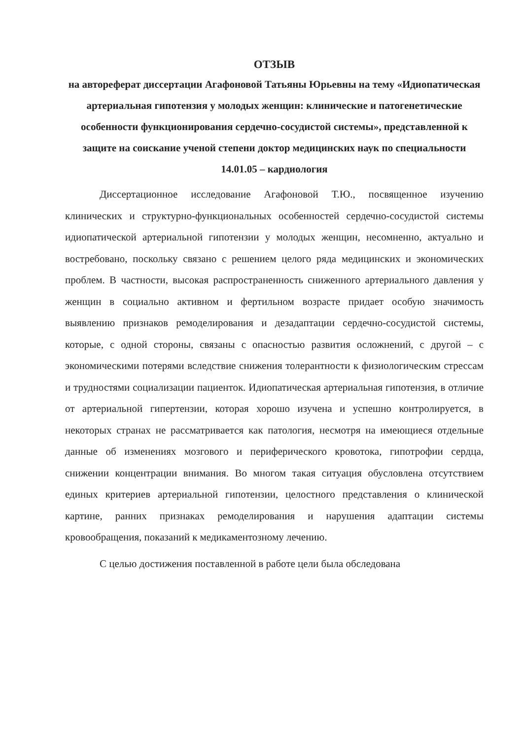ОТЗЫВ
на автореферат диссертации Агафоновой Татьяны Юрьевны на тему «Идиопатическая артериальная гипотензия у молодых женщин: клинические и патогенетические особенности функционирования сердечно-сосудистой системы», представленной к защите на соискание ученой степени доктор медицинских наук по специальности 14.01.05 – кардиология
Диссертационное исследование Агафоновой Т.Ю., посвященное изучению клинических и структурно-функциональных особенностей сердечно-сосудистой системы идиопатической артериальной гипотензии у молодых женщин, несомненно, актуально и востребовано, поскольку связано с решением целого ряда медицинских и экономических проблем. В частности, высокая распространенность сниженного артериального давления у женщин в социально активном и фертильном возрасте придает особую значимость выявлению признаков ремоделирования и дезадаптации сердечно-сосудистой системы, которые, с одной стороны, связаны с опасностью развития осложнений, с другой – с экономическими потерями вследствие снижения толерантности к физиологическим стрессам и трудностями социализации пациенток. Идиопатическая артериальная гипотензия, в отличие от артериальной гипертензии, которая хорошо изучена и успешно контролируется, в некоторых странах не рассматривается как патология, несмотря на имеющиеся отдельные данные об изменениях мозгового и периферического кровотока, гипотрофии сердца, снижении концентрации внимания. Во многом такая ситуация обусловлена отсутствием единых критериев артериальной гипотензии, целостного представления о клинической картине, ранних признаках ремоделирования и нарушения адаптации системы кровообращения, показаний к медикаментозному лечению.
С целью достижения поставленной в работе цели была обследована